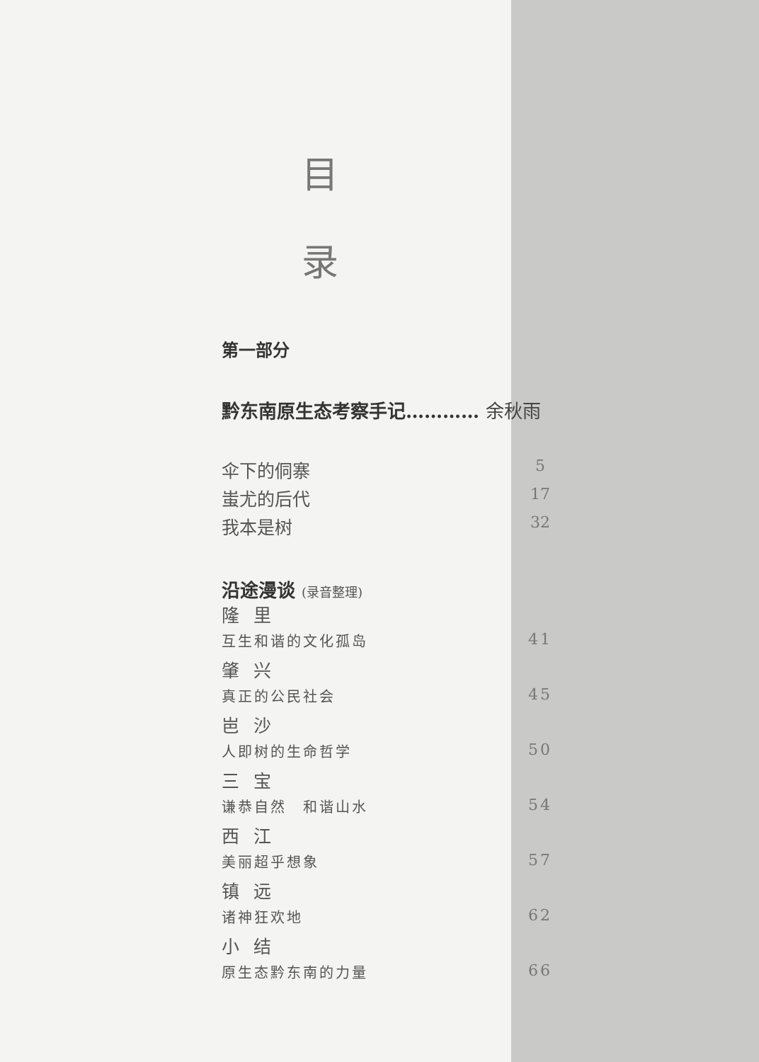目
录
第一部分
黔东南原生态考察手记………… 余秋雨
伞下的侗寨 5
蚩尤的后代 17
我本是树 32
沿途漫谈 (录音整理)
隆 里
互生和谐的文化孤岛 41
肇 兴
真正的公民社会 45
岜 沙
人即树的生命哲学 50
三 宝
谦恭自然　和谐山水 54
西 江
美丽超乎想象 57
镇 远
诸神狂欢地 62
小 结
原生态黔东南的力量 66